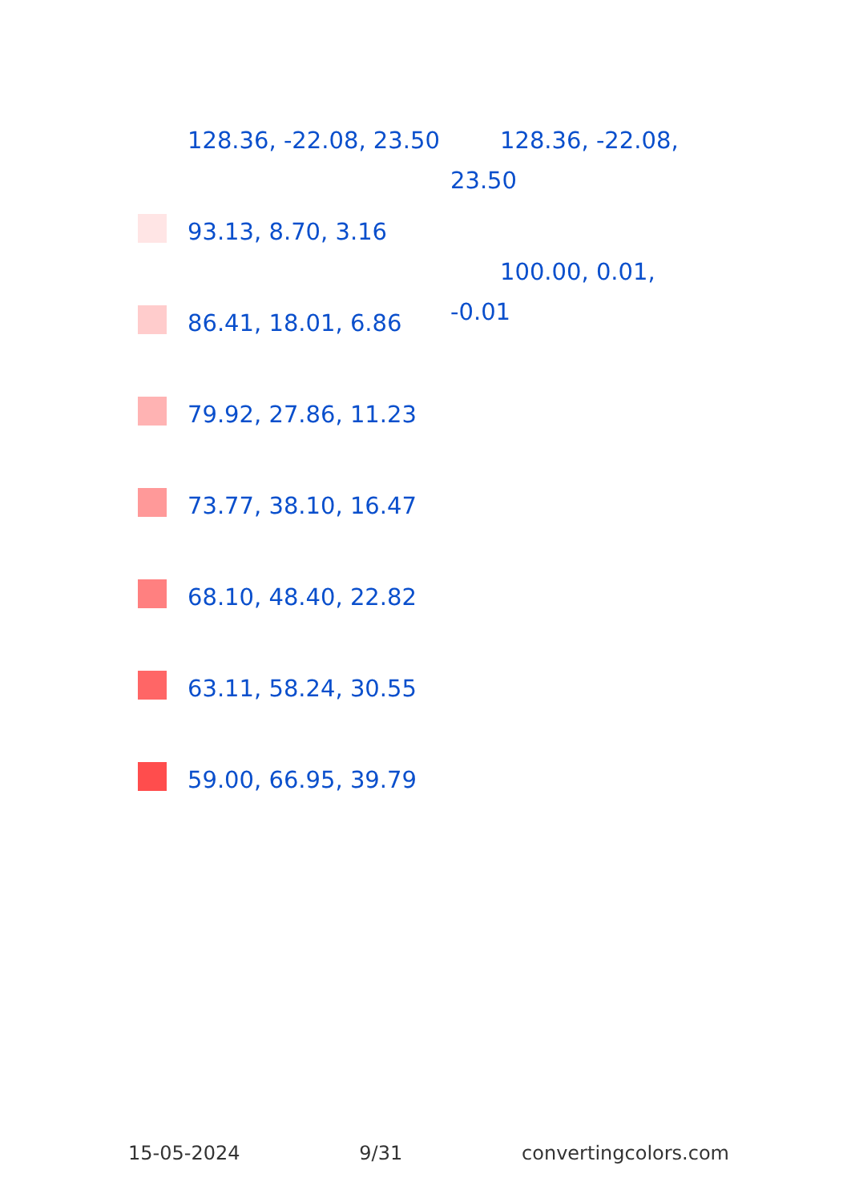128.36, -22.08, 23.50
93.13, 8.70, 3.16
86.41, 18.01, 6.86
79.92, 27.86, 11.23
73.77, 38.10, 16.47
68.10, 48.40, 22.82
63.11, 58.24, 30.55
59.00, 66.95, 39.79
128.36, -22.08, 23.50
100.00, 0.01, -0.01
15-05-2024 9/31 convertingcolors.com